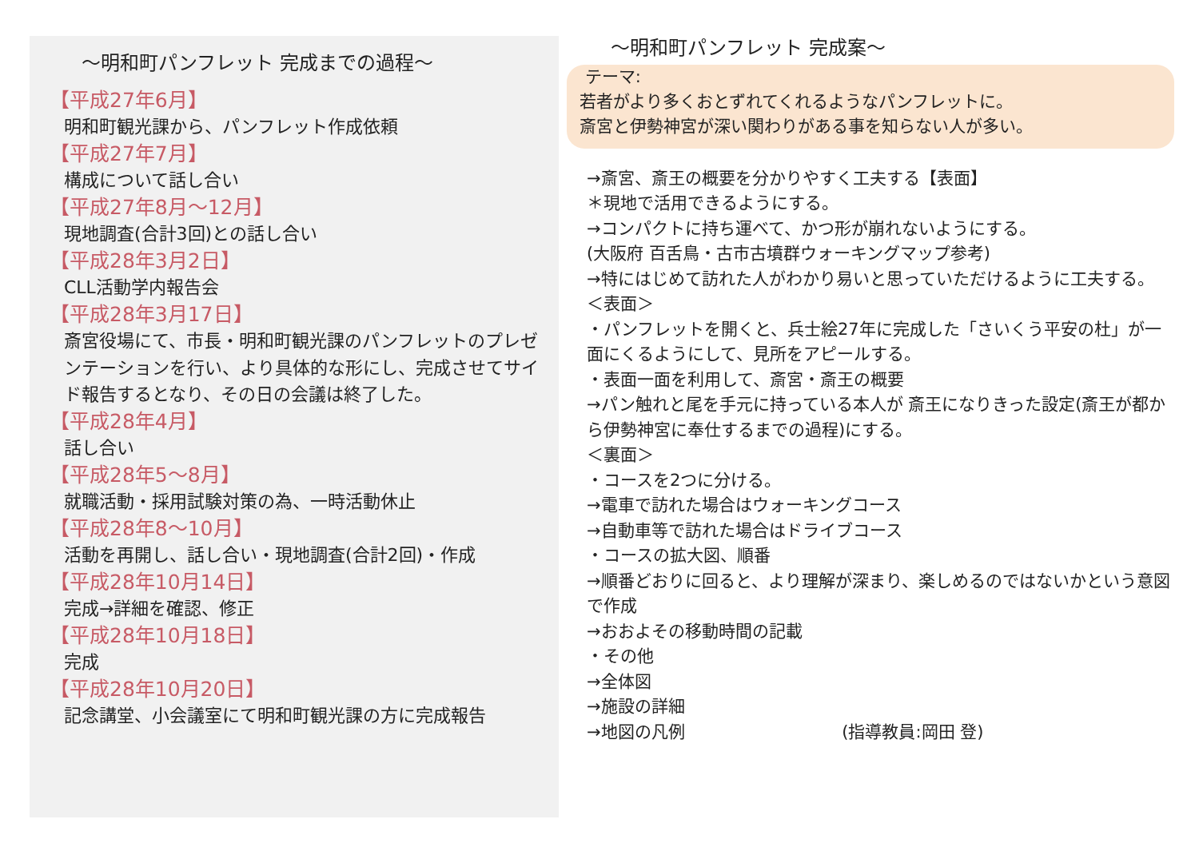～明和町パンフレット 完成までの過程～
【平成27年6月】
明和町観光課から、パンフレット作成依頼
【平成27年7月】
構成について話し合い
【平成27年8月～12月】
現地調査(合計3回)との話し合い
【平成28年3月2日】
CLL活動学内報告会
【平成28年3月17日】
斎宮役場にて、市長・明和町観光課のパンフレットのプレゼンテーションを行い、より具体的な形にし、完成させてサイド報告するとなり、その日の会議は終了した。
【平成28年4月】
話し合い
【平成28年5～8月】
就職活動・採用試験対策の為、一時活動休止
【平成28年8～10月】
活動を再開し、話し合い・現地調査(合計2回)・作成
【平成28年10月14日】
完成→詳細を確認、修正
【平成28年10月18日】
完成
【平成28年10月20日】
記念講堂、小会議室にて明和町観光課の方に完成報告
～明和町パンフレット 完成案～
テーマ:
若者がより多くおとずれてくれるようなパンフレットに。
斎宮と伊勢神宮が深い関わりがある事を知らない人が多い。
→斎宮、斎王の概要を分かりやすく工夫する【表面】
＊現地で活用できるようにする。
→コンパクトに持ち運べて、かつ形が崩れないようにする。
(大阪府 百舌鳥・古市古墳群ウォーキングマップ参考)
→特にはじめて訪れた人がわかり易いと思っていただけるように工夫する。
＜表面＞
・パンフレットを開くと、兵士絵27年に完成した「さいくう平安の杜」が一面にくるようにして、見所をアピールする。
・表面一面を利用して、斎宮・斎王の概要
→パン触れと尾を手元に持っている本人が 斎王になりきった設定(斎王が都から伊勢神宮に奉仕するまでの過程)にする。
＜裏面＞
・コースを2つに分ける。
→電車で訪れた場合はウォーキングコース
→自動車等で訪れた場合はドライブコース
・コースの拡大図、順番
→順番どおりに回ると、より理解が深まり、楽しめるのではないかという意図で作成
→おおよその移動時間の記載
・その他
→全体図
→施設の詳細
→地図の凡例 (指導教員:岡田 登)